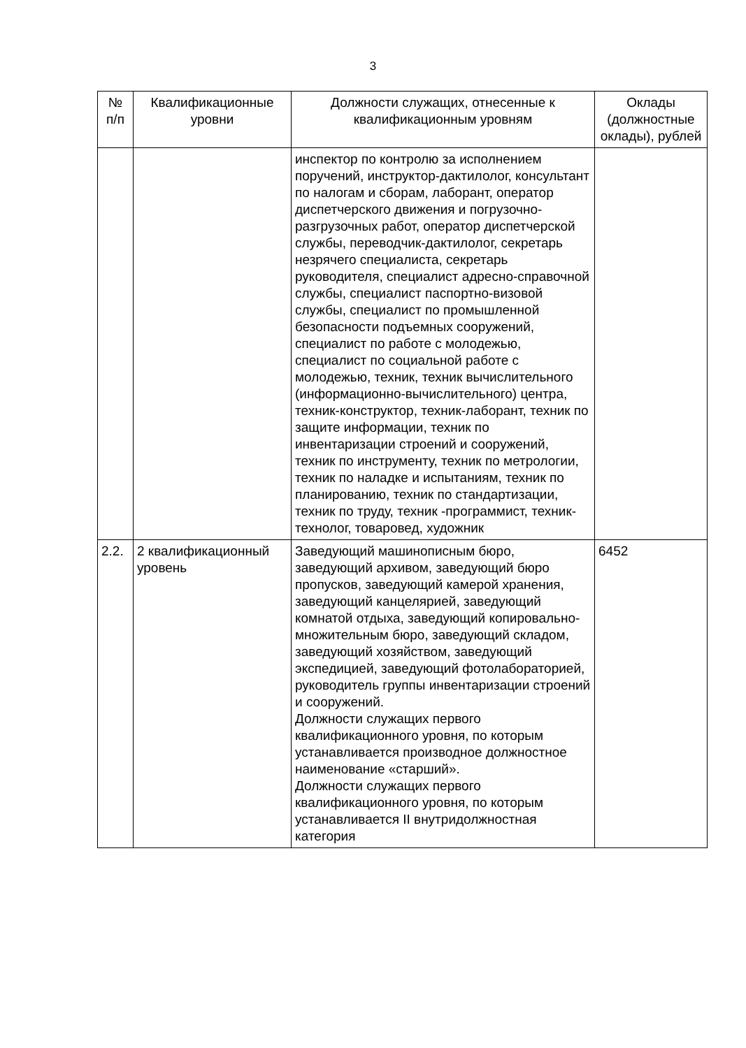3
| № п/п | Квалификационные уровни | Должности служащих, отнесенные к квалификационным уровням | Оклады (должностные оклады), рублей |
| --- | --- | --- | --- |
| | | инспектор по контролю за исполнением поручений, инструктор-дактилолог, консультант по налогам и сборам, лаборант, оператор диспетчерского движения и погрузочно-разгрузочных работ, оператор диспетчерской службы, переводчик-дактилолог, секретарь незрячего специалиста, секретарь руководителя, специалист адресно-справочной службы, специалист паспортно-визовой службы, специалист по промышленной безопасности подъемных сооружений, специалист по работе с молодежью, специалист по социальной работе с молодежью, техник, техник вычислительного (информационно-вычислительного) центра, техник-конструктор, техник-лаборант, техник по защите информации, техник по инвентаризации строений и сооружений, техник по инструменту, техник по метрологии, техник по наладке и испытаниям, техник по планированию, техник по стандартизации, техник по труду, техник -программист, техник-технолог, товаровед, художник | |
| 2.2. | 2 квалификационный уровень | Заведующий машинописным бюро, заведующий архивом, заведующий бюро пропусков, заведующий камерой хранения, заведующий канцелярией, заведующий комнатой отдыха, заведующий копировально-множительным бюро, заведующий складом, заведующий хозяйством, заведующий экспедицией, заведующий фотолабораторией, руководитель группы инвентаризации строений и сооружений. Должности служащих первого квалификационного уровня, по которым устанавливается производное должностное наименование «старший». Должности служащих первого квалификационного уровня, по которым устанавливается II внутридолжностная категория | 6452 |